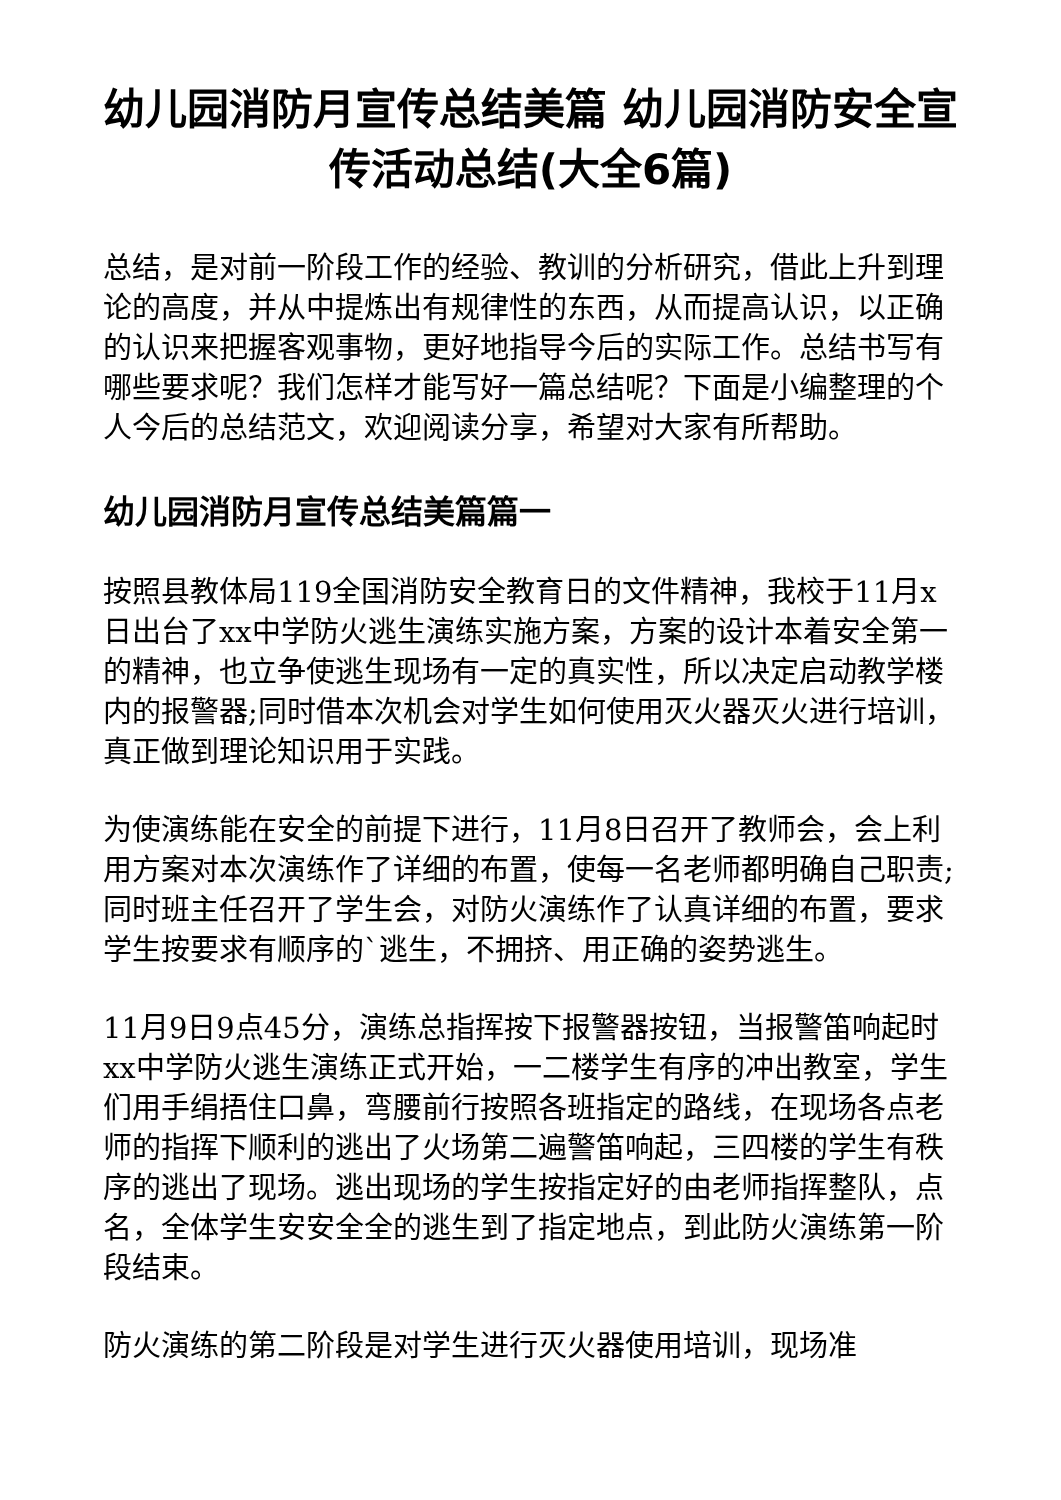幼儿园消防月宣传总结美篇 幼儿园消防安全宣传活动总结(大全6篇)
总结，是对前一阶段工作的经验、教训的分析研究，借此上升到理论的高度，并从中提炼出有规律性的东西，从而提高认识，以正确的认识来把握客观事物，更好地指导今后的实际工作。总结书写有哪些要求呢？我们怎样才能写好一篇总结呢？下面是小编整理的个人今后的总结范文，欢迎阅读分享，希望对大家有所帮助。
幼儿园消防月宣传总结美篇篇一
按照县教体局119全国消防安全教育日的文件精神，我校于11月x日出台了xx中学防火逃生演练实施方案，方案的设计本着安全第一的精神，也立争使逃生现场有一定的真实性，所以决定启动教学楼内的报警器;同时借本次机会对学生如何使用灭火器灭火进行培训，真正做到理论知识用于实践。
为使演练能在安全的前提下进行，11月8日召开了教师会，会上利用方案对本次演练作了详细的布置，使每一名老师都明确自己职责;同时班主任召开了学生会，对防火演练作了认真详细的布置，要求学生按要求有顺序的`逃生，不拥挤、用正确的姿势逃生。
11月9日9点45分，演练总指挥按下报警器按钮，当报警笛响起时xx中学防火逃生演练正式开始，一二楼学生有序的冲出教室，学生们用手绢捂住口鼻，弯腰前行按照各班指定的路线，在现场各点老师的指挥下顺利的逃出了火场第二遍警笛响起，三四楼的学生有秩序的逃出了现场。逃出现场的学生按指定好的由老师指挥整队，点名，全体学生安安全全的逃生到了指定地点，到此防火演练第一阶段结束。
防火演练的第二阶段是对学生进行灭火器使用培训，现场准